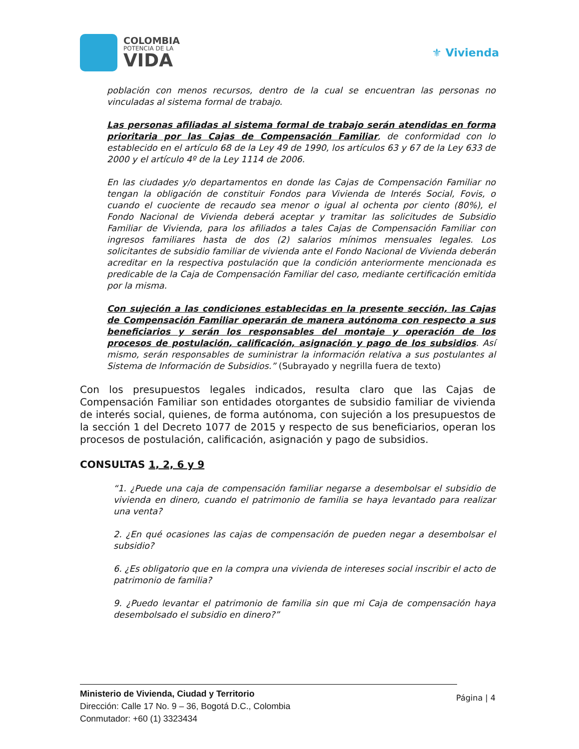COLOMBIA
POTENCIA DE LA
VIDA
⚜ Vivienda
población con menos recursos, dentro de la cual se encuentran las personas no vinculadas al sistema formal de trabajo.
Las personas afiliadas al sistema formal de trabajo serán atendidas en forma prioritaria por las Cajas de Compensación Familiar, de conformidad con lo establecido en el artículo 68 de la Ley 49 de 1990, los artículos 63 y 67 de la Ley 633 de 2000 y el artículo 4º de la Ley 1114 de 2006.
En las ciudades y/o departamentos en donde las Cajas de Compensación Familiar no tengan la obligación de constituir Fondos para Vivienda de Interés Social, Fovis, o cuando el cuociente de recaudo sea menor o igual al ochenta por ciento (80%), el Fondo Nacional de Vivienda deberá aceptar y tramitar las solicitudes de Subsidio Familiar de Vivienda, para los afiliados a tales Cajas de Compensación Familiar con ingresos familiares hasta de dos (2) salarios mínimos mensuales legales. Los solicitantes de subsidio familiar de vivienda ante el Fondo Nacional de Vivienda deberán acreditar en la respectiva postulación que la condición anteriormente mencionada es predicable de la Caja de Compensación Familiar del caso, mediante certificación emitida por la misma.
Con sujeción a las condiciones establecidas en la presente sección, las Cajas de Compensación Familiar operarán de manera autónoma con respecto a sus beneficiarios y serán los responsables del montaje y operación de los procesos de postulación, calificación, asignación y pago de los subsidios. Así mismo, serán responsables de suministrar la información relativa a sus postulantes al Sistema de Información de Subsidios.” (Subrayado y negrilla fuera de texto)
Con los presupuestos legales indicados, resulta claro que las Cajas de Compensación Familiar son entidades otorgantes de subsidio familiar de vivienda de interés social, quienes, de forma autónoma, con sujeción a los presupuestos de la sección 1 del Decreto 1077 de 2015 y respecto de sus beneficiarios, operan los procesos de postulación, calificación, asignación y pago de subsidios.
CONSULTAS 1, 2, 6 y 9
“1. ¿Puede una caja de compensación familiar negarse a desembolsar el subsidio de vivienda en dinero, cuando el patrimonio de familia se haya levantado para realizar una venta?
2. ¿En qué ocasiones las cajas de compensación de pueden negar a desembolsar el subsidio?
6. ¿Es obligatorio que en la compra una vivienda de intereses social inscribir el acto de patrimonio de familia?
9. ¿Puedo levantar el patrimonio de familia sin que mi Caja de compensación haya desembolsado el subsidio en dinero?”
Ministerio de Vivienda, Ciudad y Territorio
Dirección: Calle 17 No. 9 – 36, Bogotá D.C., Colombia
Conmutador: +60 (1) 3323434
Página | 4